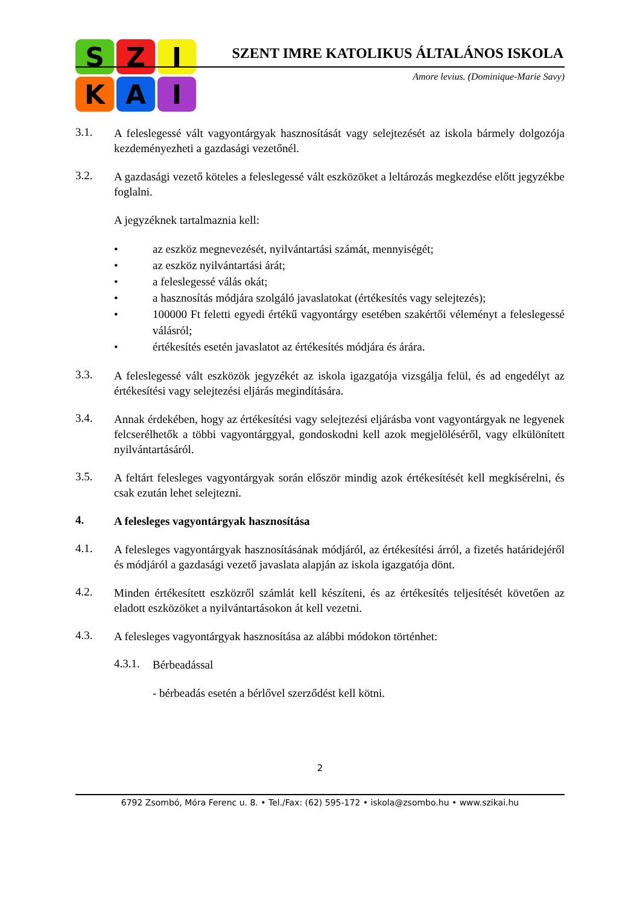S
Z
I
K
A
I
SZENT IMRE KATOLIKUS ÁLTALÁNOS ISKOLA
Amore levius. (Dominique-Marie Savy)
3.1.
A feleslegessé vált vagyontárgyak hasznosítását vagy selejtezését az iskola bármely dolgozója kezdeményezheti a gazdasági vezetőnél.
3.2.
A gazdasági vezető köteles a feleslegessé vált eszközöket a leltározás megkezdése előtt jegyzékbe foglalni.
A jegyzéknek tartalmaznia kell:
• az eszköz megnevezését, nyilvántartási számát, mennyiségét;
• az eszköz nyilvántartási árát;
• a feleslegessé válás okát;
• a hasznosítás módjára szolgáló javaslatokat (értékesítés vagy selejtezés);
• 100000 Ft feletti egyedi értékű vagyontárgy esetében szakértői véleményt a feleslegessé válásról;
• értékesítés esetén javaslatot az értékesítés módjára és árára.
3.3.
A feleslegessé vált eszközök jegyzékét az iskola igazgatója vizsgálja felül, és ad engedélyt az értékesítési vagy selejtezési eljárás megindítására.
3.4.
Annak érdekében, hogy az értékesítési vagy selejtezési eljárásba vont vagyontárgyak ne legyenek felcserélhetők a többi vagyontárggyal, gondoskodni kell azok megjelöléséről, vagy elkülönített nyilvántartásáról.
3.5.
A feltárt felesleges vagyontárgyak során először mindig azok értékesítését kell megkísérelni, és csak ezután lehet selejtezni.
4.
A felesleges vagyontárgyak hasznosítása
4.1.
A felesleges vagyontárgyak hasznosításának módjáról, az értékesítési árról, a fizetés határidejéről és módjáról a gazdasági vezető javaslata alapján az iskola igazgatója dönt.
4.2.
Minden értékesített eszközről számlát kell készíteni, és az értékesítés teljesítését követően az eladott eszközöket a nyilvántartásokon át kell vezetni.
4.3.
A felesleges vagyontárgyak hasznosítása az alábbi módokon történhet:
4.3.1.
Bérbeadással
- bérbeadás esetén a bérlővel szerződést kell kötni.
2
6792 Zsombó, Móra Ferenc u. 8. • Tel./Fax: (62) 595-172 • iskola@zsombo.hu • www.szikai.hu